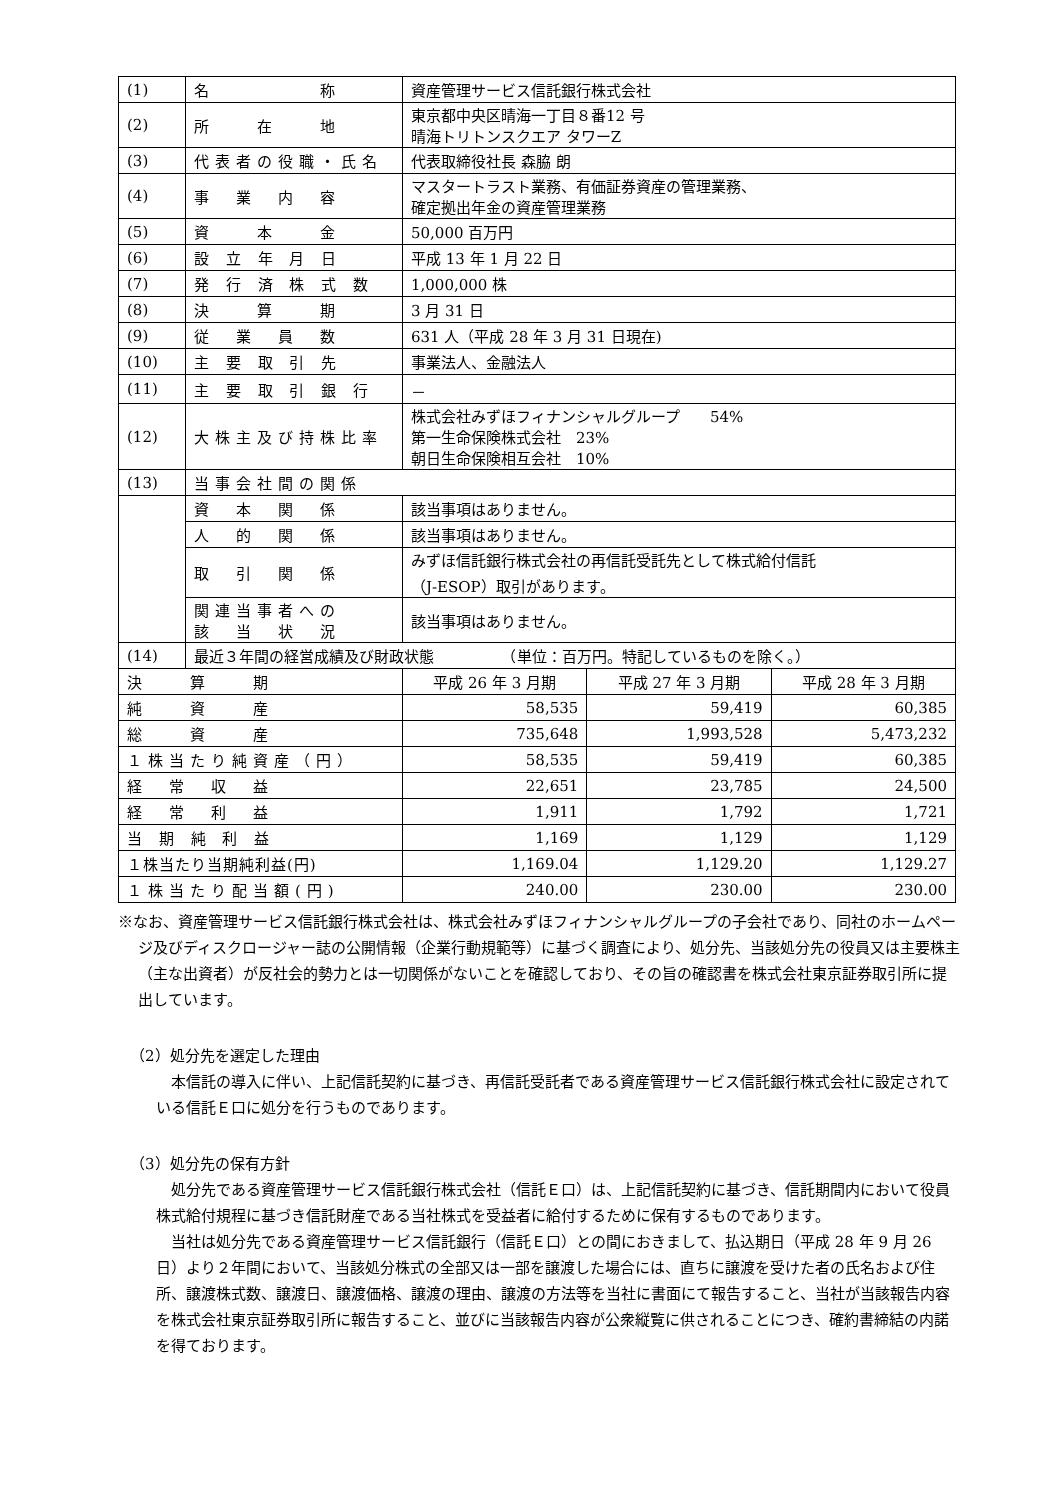| (1) | 名 称 | 資産管理サービス信託銀行株式会社 | | |
| (2) | 所 在 地 | 東京都中央区晴海一丁目８番12 号 晴海トリトンスクエア タワーZ | | |
| (3) | 代表者の役職・氏名 | 代表取締役社長 森脇 朗 | | |
| (4) | 事 業 内 容 | マスタートラスト業務、有価証券資産の管理業務、 確定拠出年金の資産管理業務 | | |
| (5) | 資 本 金 | 50,000 百万円 | | |
| (6) | 設 立 年 月 日 | 平成 13 年 1 月 22 日 | | |
| (7) | 発 行 済 株 式 数 | 1,000,000 株 | | |
| (8) | 決 算 期 | 3 月 31 日 | | |
| (9) | 従 業 員 数 | 631 人（平成 28 年 3 月 31 日現在) | | |
| (10) | 主 要 取 引 先 | 事業法人、金融法人 | | |
| (11) | 主 要 取 引 銀 行 | － | | |
| (12) | 大株主及び持株比率 | 株式会社みずほフィナンシャルグループ 54% 第一生命保険株式会社 23% 朝日生命保険相互会社 10% | | |
| (13) | 当事会社間の関係 | | | |
| | 資 本 関 係 | 該当事項はありません。 | | |
| | 人 的 関 係 | 該当事項はありません。 | | |
| | 取 引 関 係 | みずほ信託銀行株式会社の再信託受託先として株式給付信託 （J-ESOP）取引があります。 | | |
| | 関連当事者への 該 当 状 況 | 該当事項はありません。 | | |
| (14) | 最近３年間の経営成績及び財政状態 （単位：百万円。特記しているものを除く。） | | | |
| 決 算 期 | | 平成 26 年 3 月期 | 平成 27 年 3 月期 | 平成 28 年 3 月期 |
| 純 資 産 | | 58,535 | 59,419 | 60,385 |
| 総 資 産 | | 735,648 | 1,993,528 | 5,473,232 |
| １株当たり純資産（円） | | 58,535 | 59,419 | 60,385 |
| 経 常 収 益 | | 22,651 | 23,785 | 24,500 |
| 経 常 利 益 | | 1,911 | 1,792 | 1,721 |
| 当 期 純 利 益 | | 1,169 | 1,129 | 1,129 |
| １株当たり当期純利益(円) | | 1,169.04 | 1,129.20 | 1,129.27 |
| １株当たり配当額(円) | | 240.00 | 230.00 | 230.00 |
※なお、資産管理サービス信託銀行株式会社は、株式会社みずほフィナンシャルグループの子会社であり、同社のホームページ及びディスクロージャー誌の公開情報（企業行動規範等）に基づく調査により、処分先、当該処分先の役員又は主要株主（主な出資者）が反社会的勢力とは一切関係がないことを確認しており、その旨の確認書を株式会社東京証券取引所に提出しています。
（2）処分先を選定した理由
本信託の導入に伴い、上記信託契約に基づき、再信託受託者である資産管理サービス信託銀行株式会社に設定されている信託Ｅ口に処分を行うものであります。
（3）処分先の保有方針
処分先である資産管理サービス信託銀行株式会社（信託Ｅ口）は、上記信託契約に基づき、信託期間内において役員株式給付規程に基づき信託財産である当社株式を受益者に給付するために保有するものであります。
当社は処分先である資産管理サービス信託銀行（信託Ｅ口）との間におきまして、払込期日（平成 28 年 9 月 26 日）より２年間において、当該処分株式の全部又は一部を譲渡した場合には、直ちに譲渡を受けた者の氏名および住所、譲渡株式数、譲渡日、譲渡価格、譲渡の理由、譲渡の方法等を当社に書面にて報告すること、当社が当該報告内容を株式会社東京証券取引所に報告すること、並びに当該報告内容が公衆縦覧に供されることにつき、確約書締結の内諾を得ております。